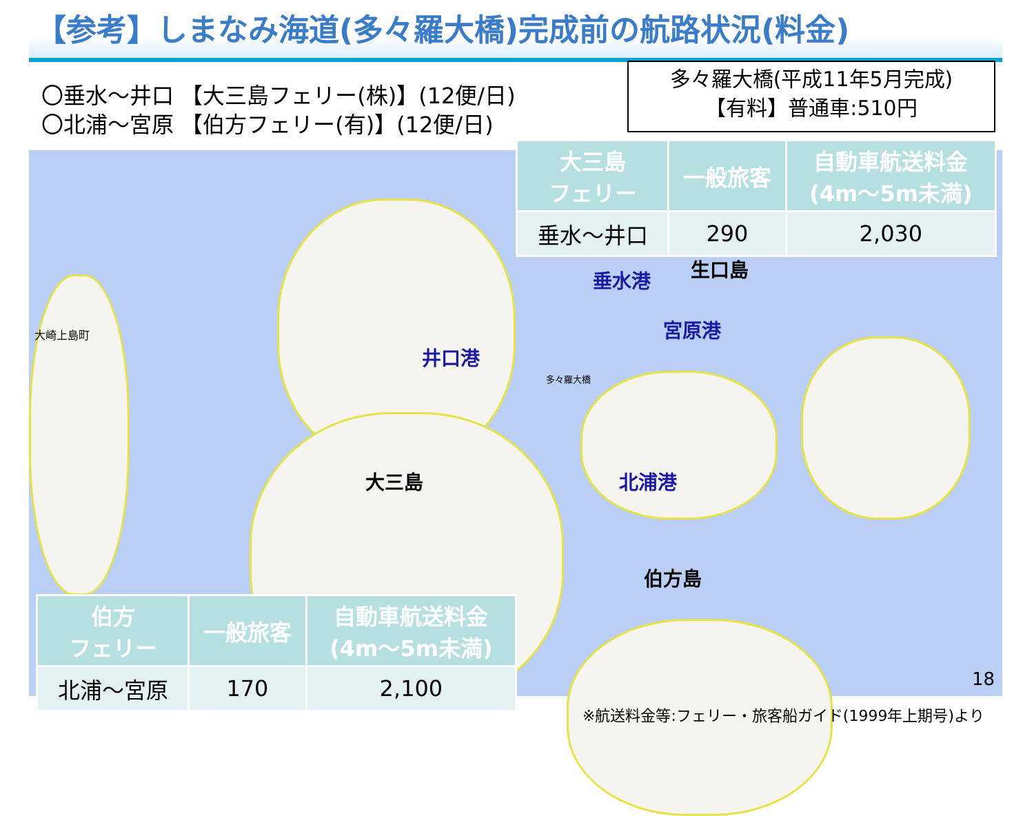【参考】しまなみ海道(多々羅大橋)完成前の航路状況(料金)
〇垂水～井口 【大三島フェリー(株)】(12便/日)
〇北浦～宮原 【伯方フェリー(有)】(12便/日)
多々羅大橋(平成11年5月完成)
【有料】普通車:510円
垂水港 生口島
宮原港
井口港
北浦港
大三島
伯方島
大崎上島町
多々羅大橋
| 大三島 フェリー | 一般旅客 | 自動車航送料金 (4m～5m未満) |
| --- | --- | --- |
| 垂水～井口 | 290 | 2,030 |
| 伯方 フェリー | 一般旅客 | 自動車航送料金 (4m～5m未満) |
| --- | --- | --- |
| 北浦～宮原 | 170 | 2,100 |
18
※航送料金等:フェリー・旅客船ガイド(1999年上期号)より